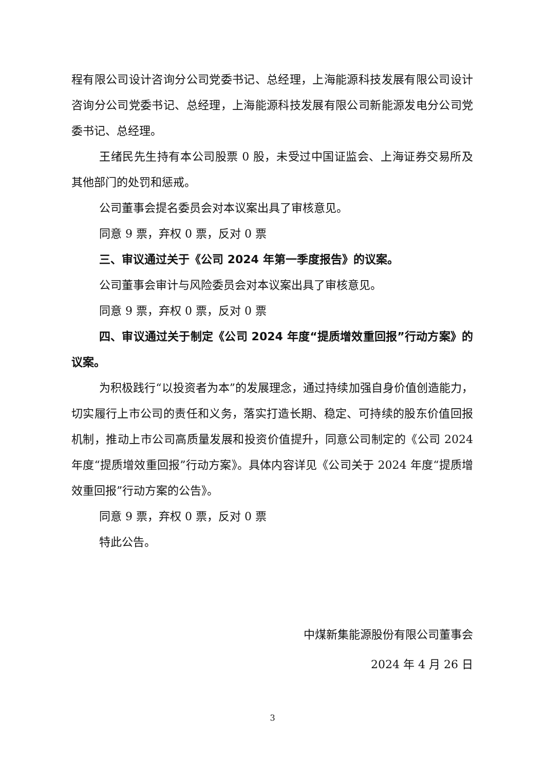程有限公司设计咨询分公司党委书记、总经理，上海能源科技发展有限公司设计咨询分公司党委书记、总经理，上海能源科技发展有限公司新能源发电分公司党委书记、总经理。
王绪民先生持有本公司股票 0 股，未受过中国证监会、上海证券交易所及其他部门的处罚和惩戒。
公司董事会提名委员会对本议案出具了审核意见。
同意 9 票，弃权 0 票，反对 0 票
三、审议通过关于《公司 2024 年第一季度报告》的议案。
公司董事会审计与风险委员会对本议案出具了审核意见。
同意 9 票，弃权 0 票，反对 0 票
四、审议通过关于制定《公司 2024 年度“提质增效重回报”行动方案》的议案。
为积极践行“以投资者为本”的发展理念，通过持续加强自身价值创造能力，切实履行上市公司的责任和义务，落实打造长期、稳定、可持续的股东价值回报机制，推动上市公司高质量发展和投资价值提升，同意公司制定的《公司 2024 年度“提质增效重回报”行动方案》。具体内容详见《公司关于 2024 年度“提质增效重回报”行动方案的公告》。
同意 9 票，弃权 0 票，反对 0 票
特此公告。
中煤新集能源股份有限公司董事会
2024 年 4 月 26 日
3